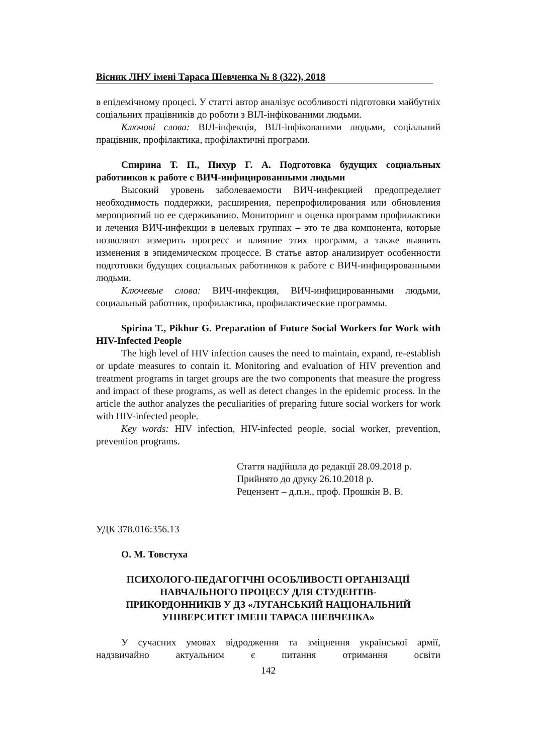Вісник ЛНУ імені Тараса Шевченка № 8 (322), 2018
в епідемічному процесі. У статті автор аналізує особливості підготовки майбутніх соціальних працівників до роботи з ВІЛ-інфікованими людьми.
Ключові слова: ВІЛ-інфекція, ВІЛ-інфікованими людьми, соціальний працівник, профілактика, профілактичні програми.
Спирина Т. П., Пихур Г. А. Подготовка будущих социальных работников к работе с ВИЧ-инфицированными людьми
Высокий уровень заболеваемости ВИЧ-инфекцией предопределяет необходимость поддержки, расширения, перепрофилирования или обновления мероприятий по ее сдерживанию. Мониторинг и оценка программ профилактики и лечения ВИЧ-инфекции в целевых группах – это те два компонента, которые позволяют измерить прогресс и влияние этих программ, а также выявить изменения в эпидемическом процессе. В статье автор анализирует особенности подготовки будущих социальных работников к работе с ВИЧ-инфицированными людьми.
Ключевые слова: ВИЧ-инфекция, ВИЧ-инфицированными людьми, социальный работник, профилактика, профилактические программы.
Spirina T., Pikhur G. Preparation of Future Social Workers for Work with HIV-Infected People
The high level of HIV infection causes the need to maintain, expand, re-establish or update measures to contain it. Monitoring and evaluation of HIV prevention and treatment programs in target groups are the two components that measure the progress and impact of these programs, as well as detect changes in the epidemic process. In the article the author analyzes the peculiarities of preparing future social workers for work with HIV-infected people.
Key words: HIV infection, HIV-infected people, social worker, prevention, prevention programs.
Стаття надійшла до редакції 28.09.2018 р.
Прийнято до друку 26.10.2018 р.
Рецензент – д.п.н., проф. Прошкін В. В.
УДК 378.016:356.13
О. М. Товстуха
ПСИХОЛОГО-ПЕДАГОГІЧНІ ОСОБЛИВОСТІ ОРГАНІЗАЦІЇ
НАВЧАЛЬНОГО ПРОЦЕСУ ДЛЯ СТУДЕНТІВ-
ПРИКОРДОННИКІВ У ДЗ «ЛУГАНСЬКИЙ НАЦІОНАЛЬНИЙ
УНІВЕРСИТЕТ ІМЕНІ ТАРАСА ШЕВЧЕНКА»
У сучасних умовах відродження та зміцнення української армії, надзвичайно актуальним є питання отримання освіти
142